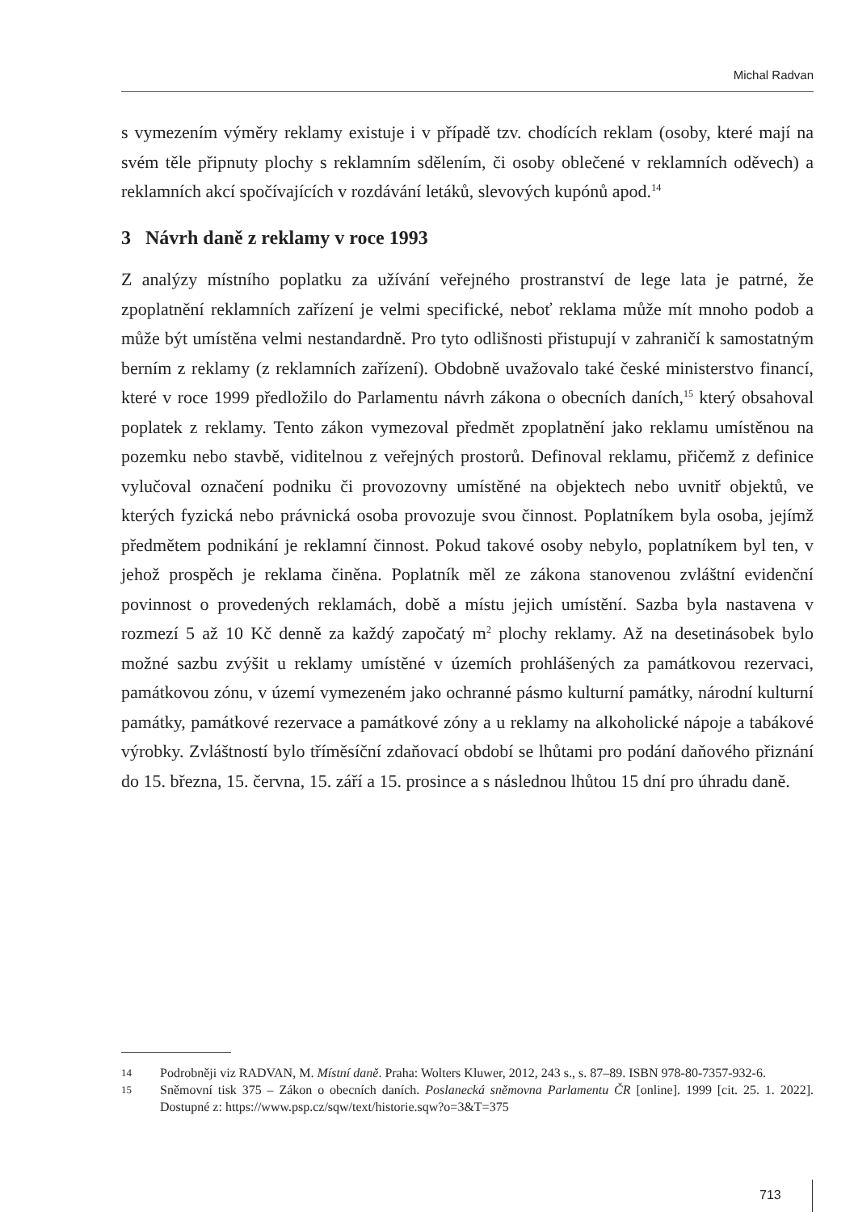Michal Radvan
s vymezením výměry reklamy existuje i v případě tzv. chodících reklam (osoby, které mají na svém těle připnuty plochy s reklamním sdělením, či osoby oblečené v reklamních oděvech) a reklamních akcí spočívajících v rozdávání letáků, slevových kupónů apod.<sup>14</sup>
3 Návrh daně z reklamy v roce 1993
Z analýzy místního poplatku za užívání veřejného prostranství de lege lata je patrné, že zpoplatnění reklamních zařízení je velmi specifické, neboť reklama může mít mnoho podob a může být umístěna velmi nestandardně. Pro tyto odlišnosti přistupují v zahraničí k samostatným berním z reklamy (z reklamních zařízení). Obdobně uvažovalo také české ministerstvo financí, které v roce 1999 předložilo do Parlamentu návrh zákona o obecních daních,<sup>15</sup> který obsahoval poplatek z reklamy. Tento zákon vymezoval předmět zpoplatnění jako reklamu umístěnou na pozemku nebo stavbě, viditelnou z veřejných prostorů. Definoval reklamu, přičemž z definice vylučoval označení podniku či provozovny umístěné na objektech nebo uvnitř objektů, ve kterých fyzická nebo právnická osoba provozuje svou činnost. Poplatníkem byla osoba, jejímž předmětem podnikání je reklamní činnost. Pokud takové osoby nebylo, poplatníkem byl ten, v jehož prospěch je reklama činěna. Poplatník měl ze zákona stanovenou zvláštní evidenční povinnost o provedených reklamách, době a místu jejich umístění. Sazba byla nastavena v rozmezí 5 až 10 Kč denně za každý započatý m<sup>2</sup> plochy reklamy. Až na desetinásobek bylo možné sazbu zvýšit u reklamy umístěné v územích prohlášených za památkovou rezervaci, památkovou zónu, v území vymezeném jako ochranné pásmo kulturní památky, národní kulturní památky, památkové rezervace a památkové zóny a u reklamy na alkoholické nápoje a tabákové výrobky. Zvláštností bylo tříměsíční zdaňovací období se lhůtami pro podání daňového přiznání do 15. března, 15. června, 15. září a 15. prosince a s následnou lhůtou 15 dní pro úhradu daně.
14 Podrobněji viz RADVAN, M. Místní daně. Praha: Wolters Kluwer, 2012, 243 s., s. 87–89. ISBN 978-80-7357-932-6.
15 Sněmovní tisk 375 – Zákon o obecních daních. Poslanecká sněmovna Parlamentu ČR [online]. 1999 [cit. 25. 1. 2022]. Dostupné z: https://www.psp.cz/sqw/text/historie.sqw?o=3&T=375
713